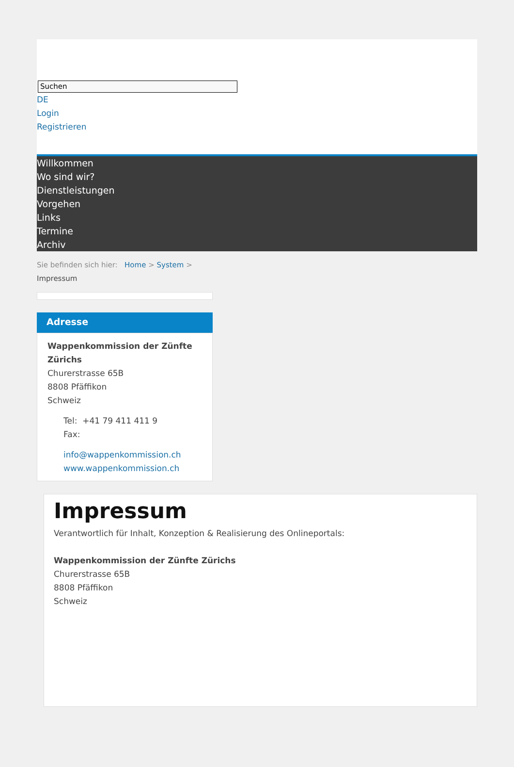Suchen
DE
Login
Registrieren
Willkommen
Wo sind wir?
Dienstleistungen
Vorgehen
Links
Termine
Archiv
Sie befinden sich hier: Home > System >
Impressum
Adresse
Wappenkommission der Zünfte Zürichs
Churerstrasse 65B
8808 Pfäffikon
Schweiz
Tel: +41 79 411 411 9
Fax:
info@wappenkommission.ch
www.wappenkommission.ch
Impressum
Verantwortlich für Inhalt, Konzeption & Realisierung des Onlineportals:
Wappenkommission der Zünfte Zürichs
Churerstrasse 65B
8808 Pfäffikon
Schweiz